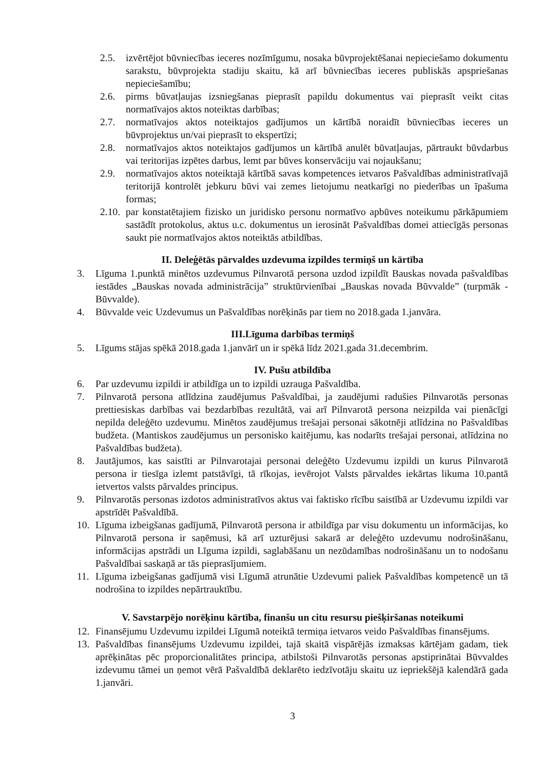2.5. izvērtējot būvniecības ieceres nozīmīgumu, nosaka būvprojektēšanai nepieciešamo dokumentu sarakstu, būvprojekta stadiju skaitu, kā arī būvniecības ieceres publiskās apspriešanas nepieciešamību;
2.6. pirms būvatļaujas izsniegšanas pieprasīt papildu dokumentus vai pieprasīt veikt citas normatīvajos aktos noteiktas darbības;
2.7. normatīvajos aktos noteiktajos gadījumos un kārtībā noraidīt būvniecības ieceres un būvprojektus un/vai pieprasīt to ekspertīzi;
2.8. normatīvajos aktos noteiktajos gadījumos un kārtībā anulēt būvatļaujas, pārtraukt būvdarbus vai teritorijas izpētes darbus, lemt par būves konservāciju vai nojaukšanu;
2.9. normatīvajos aktos noteiktajā kārtībā savas kompetences ietvaros Pašvaldības administratīvajā teritorijā kontrolēt jebkuru būvi vai zemes lietojumu neatkarīgi no piederības un īpašuma formas;
2.10. par konstatētajiem fizisko un juridisko personu normatīvo apbūves noteikumu pārkāpumiem sastādīt protokolus, aktus u.c. dokumentus un ierosināt Pašvaldības domei attiecīgās personas saukt pie normatīvajos aktos noteiktās atbildības.
II. Deleģētās pārvaldes uzdevuma izpildes termiņš un kārtība
3. Līguma 1.punktā minētos uzdevumus Pilnvarotā persona uzdod izpildīt Bauskas novada pašvaldības iestādes „Bauskas novada administrācija” struktūrvienībai „Bauskas novada Būvvalde” (turpmāk - Būvvalde).
4. Būvvalde veic Uzdevumus un Pašvaldības norēķinās par tiem no 2018.gada 1.janvāra.
III.Līguma darbības termiņš
5. Līgums stājas spēkā 2018.gada 1.janvārī un ir spēkā līdz 2021.gada 31.decembrim.
IV. Pušu atbildība
6. Par uzdevumu izpildi ir atbildīga un to izpildi uzrauga Pašvaldība.
7. Pilnvarotā persona atlīdzina zaudējumus Pašvaldībai, ja zaudējumi radušies Pilnvarotās personas prettiesiskas darbības vai bezdarbības rezultātā, vai arī Pilnvarotā persona neizpilda vai pienācīgi nepilda deleģēto uzdevumu. Minētos zaudējumus trešajai personai sākotnēji atlīdzina no Pašvaldības budžeta. (Mantiskos zaudējumus un personisko kaitējumu, kas nodarīts trešajai personai, atlīdzina no Pašvaldības budžeta).
8. Jautājumos, kas saistīti ar Pilnvarotajai personai deleģēto Uzdevumu izpildi un kurus Pilnvarotā persona ir tiesīga izlemt patstāvīgi, tā rīkojas, ievērojot Valsts pārvaldes iekārtas likuma 10.pantā ietvertos valsts pārvaldes principus.
9. Pilnvarotās personas izdotos administratīvos aktus vai faktisko rīcību saistībā ar Uzdevumu izpildi var apstrīdēt Pašvaldībā.
10. Līguma izbeigšanas gadījumā, Pilnvarotā persona ir atbildīga par visu dokumentu un informācijas, ko Pilnvarotā persona ir saņēmusi, kā arī uzturējusi sakarā ar deleģēto uzdevumu nodrošināšanu, informācijas apstrādi un Līguma izpildi, saglabāšanu un nezūdamības nodrošināšanu un to nodošanu Pašvaldībai saskaņā ar tās pieprasījumiem.
11. Līguma izbeigšanas gadījumā visi Līgumā atrunātie Uzdevumi paliek Pašvaldības kompetencē un tā nodrošina to izpildes nepārtrauktību.
V. Savstarpējo norēķinu kārtība, finanšu un citu resursu piešķiršanas noteikumi
12. Finansējumu Uzdevumu izpildei Līgumā noteiktā termiņa ietvaros veido Pašvaldības finansējums.
13. Pašvaldības finansējums Uzdevumu izpildei, tajā skaitā vispārējās izmaksas kārtējam gadam, tiek aprēķinātas pēc proporcionalitātes principa, atbilstoši Pilnvarotās personas apstiprinātai Būvvaldes izdevumu tāmei un ņemot vērā Pašvaldībā deklarēto iedzīvotāju skaitu uz iepriekšējā kalendārā gada 1.janvāri.
3